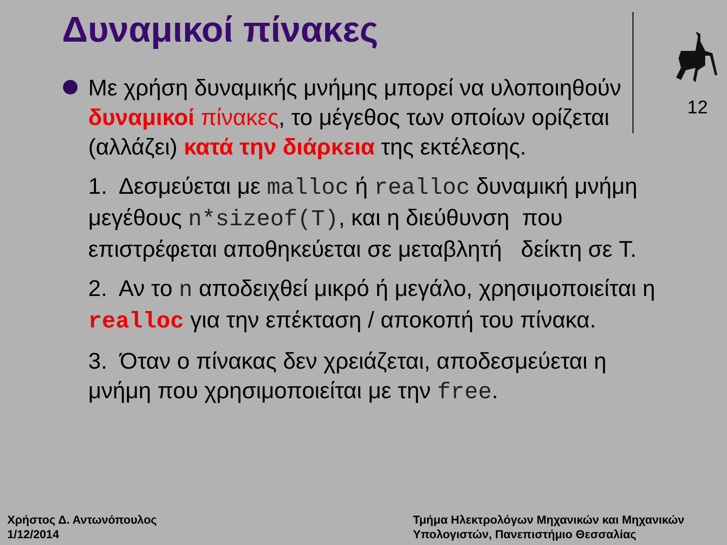Δυναμικοί πίνακες
12
Με χρήση δυναμικής μνήμης μπορεί να υλοποιηθούν δυναμικοί πίνακες, το μέγεθος των οποίων ορίζεται (αλλάζει) κατά την διάρκεια της εκτέλεσης.
1. Δεσμεύεται με malloc ή realloc δυναμική μνήμη μεγέθους n*sizeof(T), και η διεύθυνση που επιστρέφεται αποθηκεύεται σε μεταβλητή δείκτη σε T.
2. Αν το n αποδειχθεί μικρό ή μεγάλο, χρησιμοποιείται η realloc για την επέκταση / αποκοπή του πίνακα.
3. Όταν ο πίνακας δεν χρειάζεται, αποδεσμεύεται η μνήμη που χρησιμοποιείται με την free.
Χρήστος Δ. Αντωνόπουλος
1/12/2014
Τμήμα Ηλεκτρολόγων Μηχανικών και Μηχανικών
Υπολογιστών, Πανεπιστήμιο Θεσσαλίας